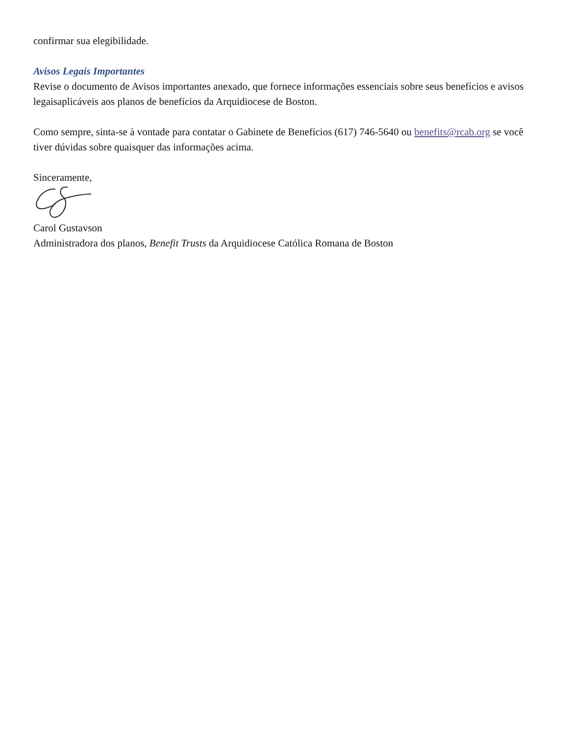confirmar sua elegibilidade.
Avisos Legais Importantes
Revise o documento de Avisos importantes anexado, que fornece informações essenciais sobre seus benefícios e avisos legaisaplicáveis aos planos de benefícios da Arquidiocese de Boston.
Como sempre, sinta-se à vontade para contatar o Gabinete de Benefícios (617) 746-5640 ou benefits@rcab.org se você tiver dúvidas sobre quaisquer das informações acima.
Sinceramente,
Carol Gustavson
Administradora dos planos, Benefit Trusts da Arquidiocese Católica Romana de Boston